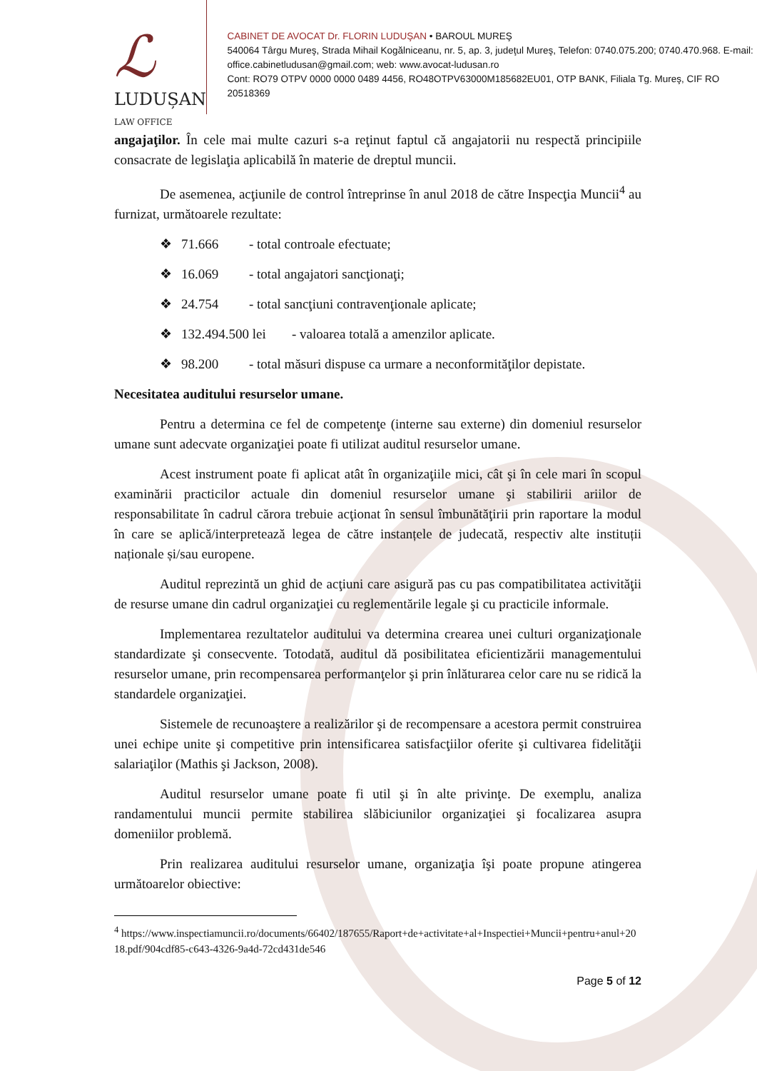ℒ
LUDUȘAN LAW OFFICE
CABINET DE AVOCAT Dr. FLORIN LUDUŞAN • BAROUL MUREŞ
540064 Târgu Mureş, Strada Mihail Kogălniceanu, nr. 5, ap. 3, judeţul Mureş, Telefon: 0740.075.200; 0740.470.968. E-mail: office.cabinetludusan@gmail.com; web: www.avocat-ludusan.ro
Cont: RO79 OTPV 0000 0000 0489 4456, RO48OTPV63000M185682EU01, OTP BANK, Filiala Tg. Mureş, CIF RO 20518369
angajaţilor. În cele mai multe cazuri s-a reţinut faptul că angajatorii nu respectă principiile consacrate de legislaţia aplicabilă în materie de dreptul muncii.
De asemenea, acţiunile de control întreprinse în anul 2018 de către Inspecţia Muncii<sup>4</sup> au furnizat, următoarele rezultate:
❖ 71.666 - total controale efectuate;
❖ 16.069 - total angajatori sancţionaţi;
❖ 24.754 - total sancţiuni contravenţionale aplicate;
❖ 132.494.500 lei - valoarea totală a amenzilor aplicate.
❖ 98.200 - total măsuri dispuse ca urmare a neconformităţilor depistate.
Necesitatea auditului resurselor umane.
Pentru a determina ce fel de competenţe (interne sau externe) din domeniul resurselor umane sunt adecvate organizaţiei poate fi utilizat auditul resurselor umane.
Acest instrument poate fi aplicat atât în organizaţiile mici, cât şi în cele mari în scopul examinării practicilor actuale din domeniul resurselor umane şi stabilirii ariilor de responsabilitate în cadrul cărora trebuie acţionat în sensul îmbunătăţirii prin raportare la modul în care se aplică/interpretează legea de către instanțele de judecată, respectiv alte instituții naționale și/sau europene.
Auditul reprezintă un ghid de acţiuni care asigură pas cu pas compatibilitatea activităţii de resurse umane din cadrul organizaţiei cu reglementările legale şi cu practicile informale.
Implementarea rezultatelor auditului va determina crearea unei culturi organizaţionale standardizate şi consecvente. Totodată, auditul dă posibilitatea eficientizării managementului resurselor umane, prin recompensarea performanţelor şi prin înlăturarea celor care nu se ridică la standardele organizaţiei.
Sistemele de recunoaştere a realizărilor şi de recompensare a acestora permit construirea unei echipe unite şi competitive prin intensificarea satisfacţiilor oferite şi cultivarea fidelităţii salariaţilor (Mathis şi Jackson, 2008).
Auditul resurselor umane poate fi util şi în alte privinţe. De exemplu, analiza randamentului muncii permite stabilirea slăbiciunilor organizaţiei şi focalizarea asupra domeniilor problemă.
Prin realizarea auditului resurselor umane, organizaţia îşi poate propune atingerea următoarelor obiective:
<sup>4</sup> https://www.inspectiamuncii.ro/documents/66402/187655/Raport+de+activitate+al+Inspectiei+Muncii+pentru+anul+2018.pdf/904cdf85-c643-4326-9a4d-72cd431de546
Page 5 of 12